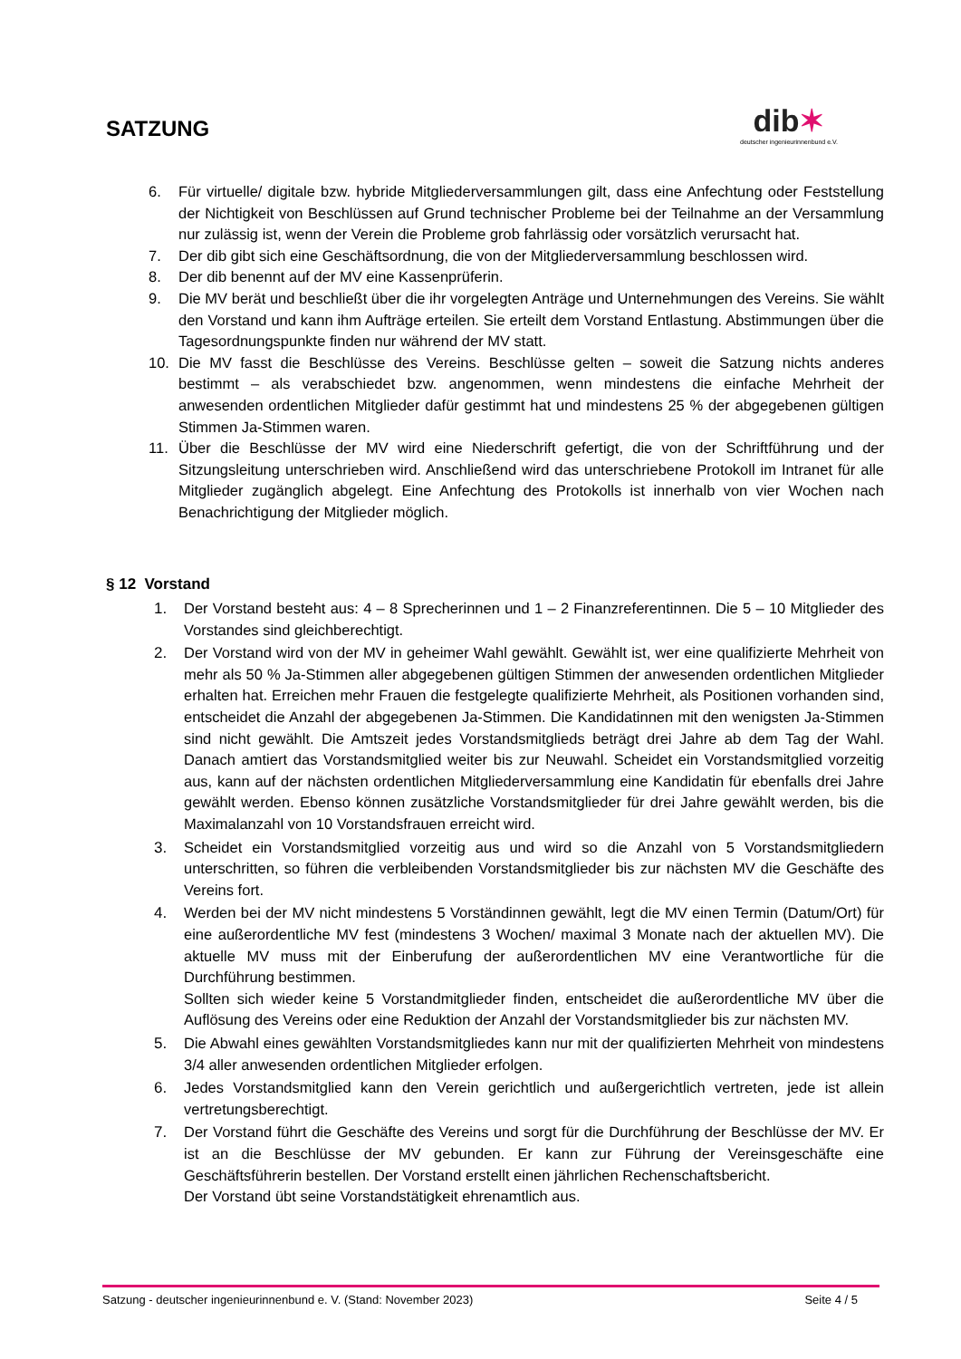SATZUNG
dib✶
deutscher ingenieurinnenbund e.V.
6. Für virtuelle/ digitale bzw. hybride Mitgliederversammlungen gilt, dass eine Anfechtung oder Feststellung der Nichtigkeit von Beschlüssen auf Grund technischer Probleme bei der Teilnahme an der Versammlung nur zulässig ist, wenn der Verein die Probleme grob fahrlässig oder vorsätzlich verursacht hat.
7. Der dib gibt sich eine Geschäftsordnung, die von der Mitgliederversammlung beschlossen wird.
8. Der dib benennt auf der MV eine Kassenprüferin.
9. Die MV berät und beschließt über die ihr vorgelegten Anträge und Unternehmungen des Vereins. Sie wählt den Vorstand und kann ihm Aufträge erteilen. Sie erteilt dem Vorstand Entlastung. Abstimmungen über die Tagesordnungspunkte finden nur während der MV statt.
10. Die MV fasst die Beschlüsse des Vereins. Beschlüsse gelten – soweit die Satzung nichts anderes bestimmt – als verabschiedet bzw. angenommen, wenn mindestens die einfache Mehrheit der anwesenden ordentlichen Mitglieder dafür gestimmt hat und mindestens 25 % der abgegebenen gültigen Stimmen Ja-Stimmen waren.
11. Über die Beschlüsse der MV wird eine Niederschrift gefertigt, die von der Schriftführung und der Sitzungsleitung unterschrieben wird. Anschließend wird das unterschriebene Protokoll im Intranet für alle Mitglieder zugänglich abgelegt. Eine Anfechtung des Protokolls ist innerhalb von vier Wochen nach Benachrichtigung der Mitglieder möglich.
§ 12 Vorstand
1. Der Vorstand besteht aus: 4 – 8 Sprecherinnen und 1 – 2 Finanzreferentinnen. Die 5 – 10 Mitglieder des Vorstandes sind gleichberechtigt.
2. Der Vorstand wird von der MV in geheimer Wahl gewählt. Gewählt ist, wer eine qualifizierte Mehrheit von mehr als 50 % Ja-Stimmen aller abgegebenen gültigen Stimmen der anwesenden ordentlichen Mitglieder erhalten hat. Erreichen mehr Frauen die festgelegte qualifizierte Mehrheit, als Positionen vorhanden sind, entscheidet die Anzahl der abgegebenen Ja-Stimmen. Die Kandidatinnen mit den wenigsten Ja-Stimmen sind nicht gewählt. Die Amtszeit jedes Vorstandsmitglieds beträgt drei Jahre ab dem Tag der Wahl. Danach amtiert das Vorstandsmitglied weiter bis zur Neuwahl. Scheidet ein Vorstandsmitglied vorzeitig aus, kann auf der nächsten ordentlichen Mitgliederversammlung eine Kandidatin für ebenfalls drei Jahre gewählt werden. Ebenso können zusätzliche Vorstandsmitglieder für drei Jahre gewählt werden, bis die Maximalanzahl von 10 Vorstandsfrauen erreicht wird.
3. Scheidet ein Vorstandsmitglied vorzeitig aus und wird so die Anzahl von 5 Vorstandsmitgliedern unterschritten, so führen die verbleibenden Vorstandsmitglieder bis zur nächsten MV die Geschäfte des Vereins fort.
4. Werden bei der MV nicht mindestens 5 Vorständinnen gewählt, legt die MV einen Termin (Datum/Ort) für eine außerordentliche MV fest (mindestens 3 Wochen/ maximal 3 Monate nach der aktuellen MV). Die aktuelle MV muss mit der Einberufung der außerordentlichen MV eine Verantwortliche für die Durchführung bestimmen.
Sollten sich wieder keine 5 Vorstandmitglieder finden, entscheidet die außerordentliche MV über die Auflösung des Vereins oder eine Reduktion der Anzahl der Vorstandsmitglieder bis zur nächsten MV.
5. Die Abwahl eines gewählten Vorstandsmitgliedes kann nur mit der qualifizierten Mehrheit von mindestens 3/4 aller anwesenden ordentlichen Mitglieder erfolgen.
6. Jedes Vorstandsmitglied kann den Verein gerichtlich und außergerichtlich vertreten, jede ist allein vertretungsberechtigt.
7. Der Vorstand führt die Geschäfte des Vereins und sorgt für die Durchführung der Beschlüsse der MV. Er ist an die Beschlüsse der MV gebunden. Er kann zur Führung der Vereinsgeschäfte eine Geschäftsführerin bestellen. Der Vorstand erstellt einen jährlichen Rechenschaftsbericht.
Der Vorstand übt seine Vorstandstätigkeit ehrenamtlich aus.
Satzung - deutscher ingenieurinnenbund e. V. (Stand: November 2023) Seite 4 / 5